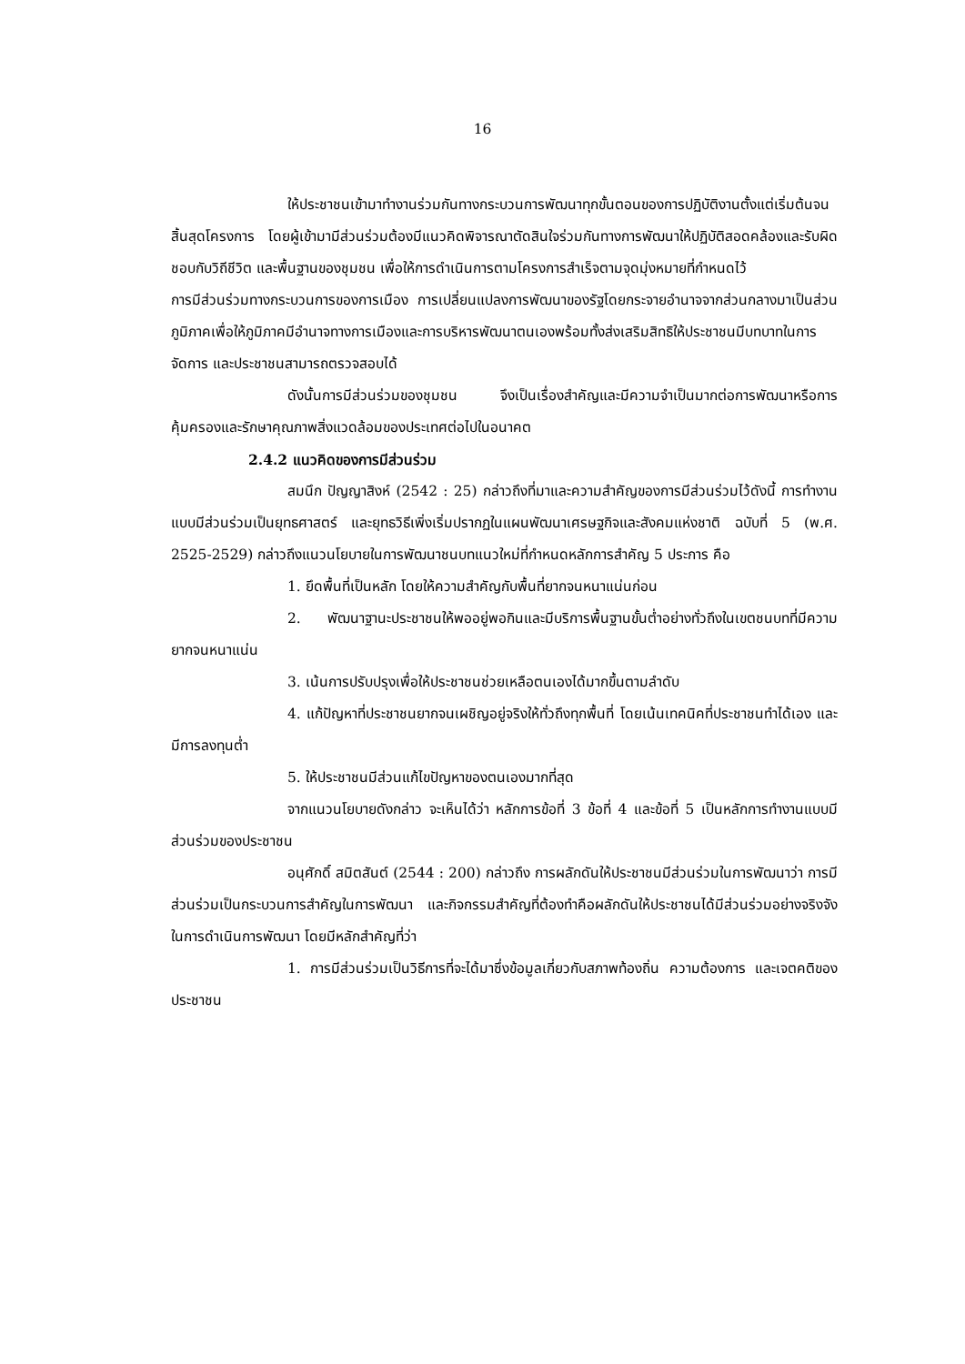16
ให้ประชาชนเข้ามาทำงานร่วมกันทางกระบวนการพัฒนาทุกขั้นตอนของการปฏิบัติงานตั้งแต่เริ่มต้นจนสิ้นสุดโครงการ โดยผู้เข้ามามีส่วนร่วมต้องมีแนวคิดพิจารณาตัดสินใจร่วมกันทางการพัฒนาให้ปฏิบัติสอดคล้องและรับผิดชอบกับวิถีชีวิต และพื้นฐานของชุมชน เพื่อให้การดำเนินการตามโครงการสำเร็จตามจุดมุ่งหมายที่กำหนดไว้
การมีส่วนร่วมทางกระบวนการของการเมือง การเปลี่ยนแปลงการพัฒนาของรัฐโดยกระจายอำนาจจากส่วนกลางมาเป็นส่วนภูมิภาคเพื่อให้ภูมิภาคมีอำนาจทางการเมืองและการบริหารพัฒนาตนเองพร้อมทั้งส่งเสริมสิทธิให้ประชาชนมีบทบาทในการจัดการ และประชาชนสามารถตรวจสอบได้
ดังนั้นการมีส่วนร่วมของชุมชน จึงเป็นเรื่องสำคัญและมีความจำเป็นมากต่อการพัฒนาหรือการคุ้มครองและรักษาคุณภาพสิ่งแวดล้อมของประเทศต่อไปในอนาคต
2.4.2 แนวคิดของการมีส่วนร่วม
สมนึก ปัญญาสิงห์ (2542 : 25) กล่าวถึงที่มาและความสำคัญของการมีส่วนร่วมไว้ดังนี้ การทำงานแบบมีส่วนร่วมเป็นยุทธศาสตร์ และยุทธวิธีเพิ่งเริ่มปรากฏในแผนพัฒนาเศรษฐกิจและสังคมแห่งชาติ ฉบับที่ 5 (พ.ศ. 2525-2529) กล่าวถึงแนวนโยบายในการพัฒนาชนบทแนวใหม่ที่กำหนดหลักการสำคัญ 5 ประการ คือ
1. ยึดพื้นที่เป็นหลัก โดยให้ความสำคัญกับพื้นที่ยากจนหนาแน่นก่อน
2. พัฒนาฐานะประชาชนให้พออยู่พอกินและมีบริการพื้นฐานขั้นต่ำอย่างทั่วถึงในเขตชนบทที่มีความยากจนหนาแน่น
3. เน้นการปรับปรุงเพื่อให้ประชาชนช่วยเหลือตนเองได้มากขึ้นตามลำดับ
4. แก้ปัญหาที่ประชาชนยากจนเผชิญอยู่จริงให้ทั่วถึงทุกพื้นที่ โดยเน้นเทคนิคที่ประชาชนทำได้เอง และมีการลงทุนต่ำ
5. ให้ประชาชนมีส่วนแก้ไขปัญหาของตนเองมากที่สุด
จากแนวนโยบายดังกล่าว จะเห็นได้ว่า หลักการข้อที่ 3 ข้อที่ 4 และข้อที่ 5 เป็นหลักการทำงานแบบมีส่วนร่วมของประชาชน
อนุศักดิ์ สมิตสันต์ (2544 : 200) กล่าวถึง การผลักดันให้ประชาชนมีส่วนร่วมในการพัฒนาว่า การมีส่วนร่วมเป็นกระบวนการสำคัญในการพัฒนา และกิจกรรมสำคัญที่ต้องทำคือผลักดันให้ประชาชนได้มีส่วนร่วมอย่างจริงจังในการดำเนินการพัฒนา โดยมีหลักสำคัญที่ว่า
1. การมีส่วนร่วมเป็นวิธีการที่จะได้มาซึ่งข้อมูลเกี่ยวกับสภาพท้องถิ่น ความต้องการ และเจตคติของประชาชน